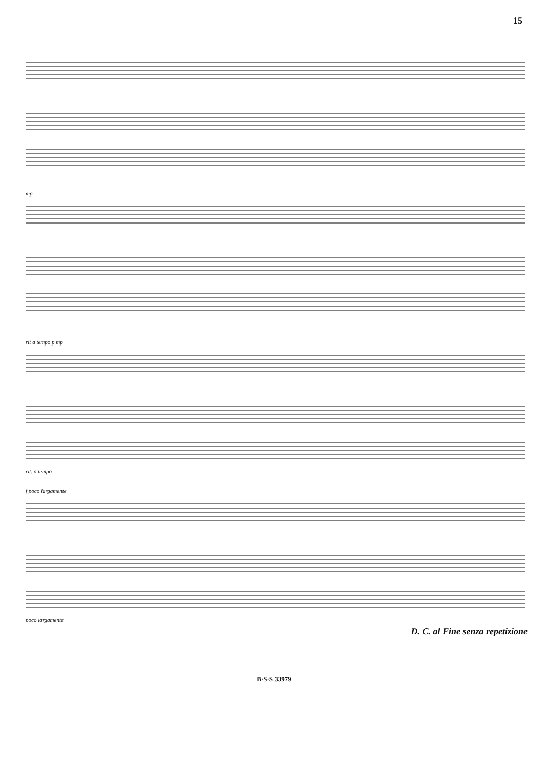15
mp
rit a tempo p mp
rit. a tempo
f poco largamente
poco largamente
D. C. al Fine senza repetizione
B·S·S 33979